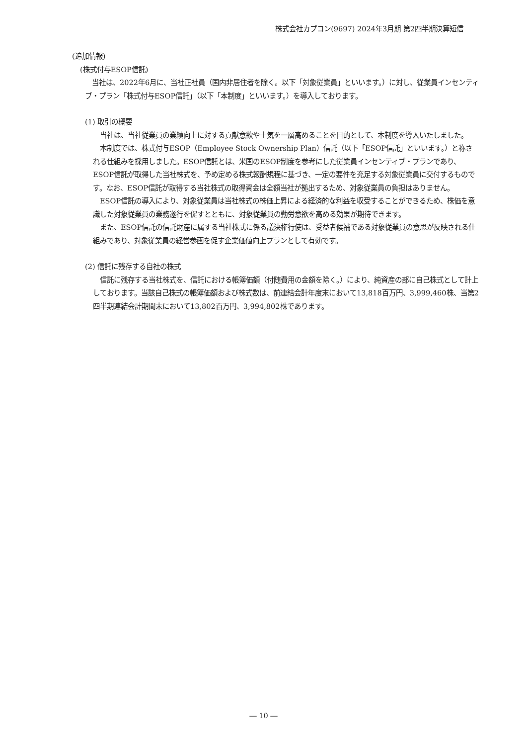株式会社カプコン(9697) 2024年3月期 第2四半期決算短信
(追加情報)
(株式付与ESOP信託)
　当社は、2022年6月に、当社正社員（国内非居住者を除く。以下「対象従業員」といいます。）に対し、従業員インセンティブ・プラン「株式付与ESOP信託」（以下「本制度」といいます。）を導入しております。
(1) 取引の概要
　当社は、当社従業員の業績向上に対する貢献意欲や士気を一層高めることを目的として、本制度を導入いたしました。
　本制度では、株式付与ESOP（Employee Stock Ownership Plan）信託（以下「ESOP信託」といいます。）と称される仕組みを採用しました。ESOP信託とは、米国のESOP制度を参考にした従業員インセンティブ・プランであり、ESOP信託が取得した当社株式を、予め定める株式報酬規程に基づき、一定の要件を充足する対象従業員に交付するものです。なお、ESOP信託が取得する当社株式の取得資金は全額当社が拠出するため、対象従業員の負担はありません。
　ESOP信託の導入により、対象従業員は当社株式の株価上昇による経済的な利益を収受することができるため、株価を意識した対象従業員の業務遂行を促すとともに、対象従業員の勤労意欲を高める効果が期待できます。
　また、ESOP信託の信託財産に属する当社株式に係る議決権行使は、受益者候補である対象従業員の意思が反映される仕組みであり、対象従業員の経営参画を促す企業価値向上プランとして有効です。
(2) 信託に残存する自社の株式
　信託に残存する当社株式を、信託における帳簿価額（付随費用の金額を除く。）により、純資産の部に自己株式として計上しております。当該自己株式の帳簿価額および株式数は、前連結会計年度末において13,818百万円、3,999,460株、当第2四半期連結会計期間末において13,802百万円、3,994,802株であります。
― 10 ―